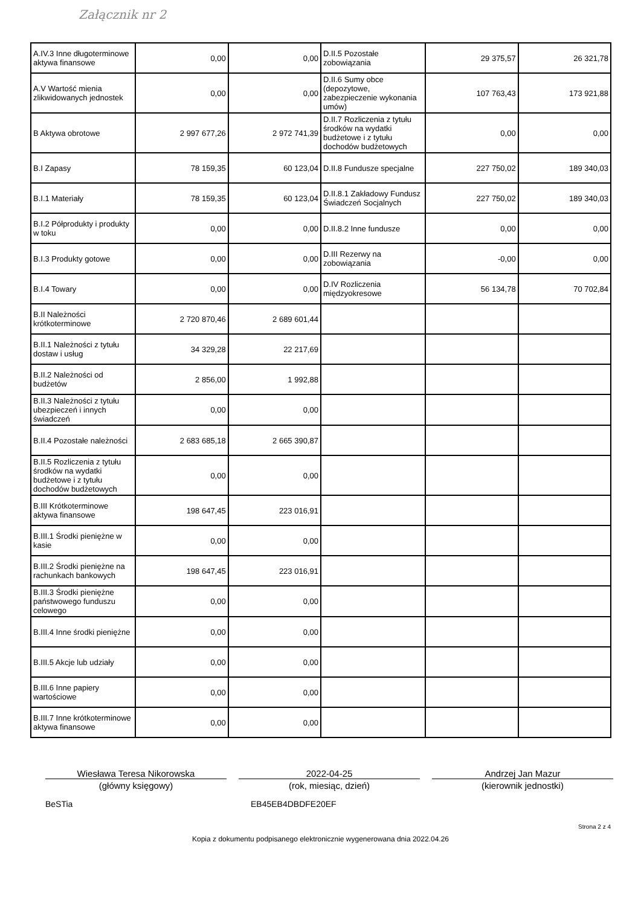Załącznik nr 2
| A.IV.3 Inne długoterminowe aktywa finansowe | 0,00 | 0,00 | D.II.5 Pozostałe zobowiązania | 29 375,57 | 26 321,78 |
| A.V Wartość mienia zlikwidowanych jednostek | 0,00 | 0,00 | D.II.6 Sumy obce (depozytowe, zabezpieczenie wykonania umów) | 107 763,43 | 173 921,88 |
| B Aktywa obrotowe | 2 997 677,26 | 2 972 741,39 | D.II.7 Rozliczenia z tytułu środków na wydatki budżetowe i z tytułu dochodów budżetowych | 0,00 | 0,00 |
| B.I Zapasy | 78 159,35 | 60 123,04 | D.II.8 Fundusze specjalne | 227 750,02 | 189 340,03 |
| B.I.1 Materiały | 78 159,35 | 60 123,04 | D.II.8.1 Zakładowy Fundusz Świadczeń Socjalnych | 227 750,02 | 189 340,03 |
| B.I.2 Półprodukty i produkty w toku | 0,00 | 0,00 | D.II.8.2 Inne fundusze | 0,00 | 0,00 |
| B.I.3 Produkty gotowe | 0,00 | 0,00 | D.III Rezerwy na zobowiązania | -0,00 | 0,00 |
| B.I.4 Towary | 0,00 | 0,00 | D.IV Rozliczenia międzyokresowe | 56 134,78 | 70 702,84 |
| B.II Należności krótkoterminowe | 2 720 870,46 | 2 689 601,44 | | | |
| B.II.1 Należności z tytułu dostaw i usług | 34 329,28 | 22 217,69 | | | |
| B.II.2 Należności od budżetów | 2 856,00 | 1 992,88 | | | |
| B.II.3 Należności z tytułu ubezpieczeń i innych świadczeń | 0,00 | 0,00 | | | |
| B.II.4 Pozostałe należności | 2 683 685,18 | 2 665 390,87 | | | |
| B.II.5 Rozliczenia z tytułu środków na wydatki budżetowe i z tytułu dochodów budżetowych | 0,00 | 0,00 | | | |
| B.III Krótkoterminowe aktywa finansowe | 198 647,45 | 223 016,91 | | | |
| B.III.1 Środki pieniężne w kasie | 0,00 | 0,00 | | | |
| B.III.2 Środki pieniężne na rachunkach bankowych | 198 647,45 | 223 016,91 | | | |
| B.III.3 Środki pieniężne państwowego funduszu celowego | 0,00 | 0,00 | | | |
| B.III.4 Inne środki pieniężne | 0,00 | 0,00 | | | |
| B.III.5 Akcje lub udziały | 0,00 | 0,00 | | | |
| B.III.6 Inne papiery wartościowe | 0,00 | 0,00 | | | |
| B.III.7 Inne krótkoterminowe aktywa finansowe | 0,00 | 0,00 | | | |
Wiesława Teresa Nikorowska 2022-04-25 Andrzej Jan Mazur
(główny księgowy) (rok, miesiąc, dzień) (kierownik jednostki)
BeSTia EB45EB4DBDFE20EF
Strona 2 z 4
Kopia z dokumentu podpisanego elektronicznie wygenerowana dnia 2022.04.26